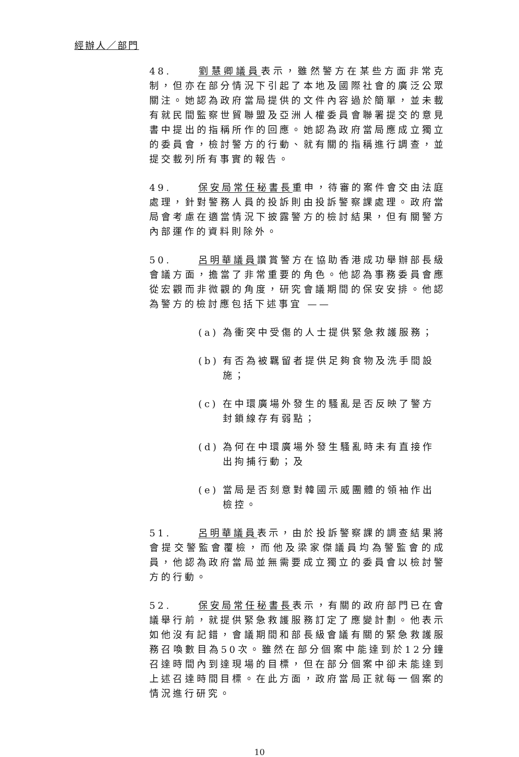經辦人／部門
48. 劉慧卿議員表示，雖然警方在某些方面非常克制，但亦在部分情況下引起了本地及國際社會的廣泛公眾關注。她認為政府當局提供的文件內容過於簡單，並未載有就民間監察世貿聯盟及亞洲人權委員會聯署提交的意見書中提出的指稱所作的回應。她認為政府當局應成立獨立的委員會，檢討警方的行動、就有關的指稱進行調查，並提交載列所有事實的報告。
49. 保安局常任秘書長重申，待審的案件會交由法庭處理，針對警務人員的投訴則由投訴警察課處理。政府當局會考慮在適當情況下披露警方的檢討結果，但有關警方內部運作的資料則除外。
50. 呂明華議員讚賞警方在協助香港成功舉辦部長級會議方面，擔當了非常重要的角色。他認為事務委員會應從宏觀而非微觀的角度，研究會議期間的保安安排。他認為警方的檢討應包括下述事宜 ——
(a) 為衝突中受傷的人士提供緊急救護服務；
(b) 有否為被羈留者提供足夠食物及洗手間設施；
(c) 在中環廣場外發生的騷亂是否反映了警方封鎖線存有弱點；
(d) 為何在中環廣場外發生騷亂時未有直接作出拘捕行動；及
(e) 當局是否刻意對韓國示威團體的領袖作出檢控。
51. 呂明華議員表示，由於投訴警察課的調查結果將會提交警監會覆檢，而他及梁家傑議員均為警監會的成員，他認為政府當局並無需要成立獨立的委員會以檢討警方的行動。
52. 保安局常任秘書長表示，有關的政府部門已在會議舉行前，就提供緊急救護服務訂定了應變計劃。他表示如他沒有記錯，會議期間和部長級會議有關的緊急救護服務召喚數目為50次。雖然在部分個案中能達到於12分鐘召達時間內到達現場的目標，但在部分個案中卻未能達到上述召達時間目標。在此方面，政府當局正就每一個案的情況進行研究。
10